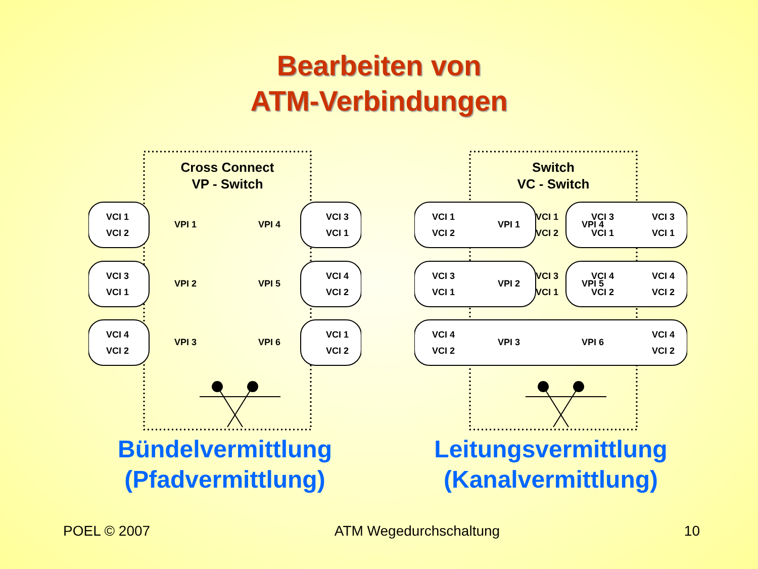Bearbeiten von
ATM-Verbindungen
Cross Connect
VP - Switch
VPI 1
VPI 2
VPI 3
VPI 4
VPI 5
VPI 6
VCI 1
VCI 2
VCI 3
VCI 1
VCI 4
VCI 2
VCI 3
VCI 1
VCI 4
VCI 2
VCI 1
VCI 2
Bündelvermittlung
(Pfadvermittlung)
Switch
VC - Switch
VPI 1
VPI 2
VPI 3
VPI 4
VPI 5
VPI 6
VCI 1
VCI 2
VCI 3
VCI 1
VCI 4
VCI 2
VCI 1
VCI 2
VCI 3
VCI 1
VCI 3
VCI 1
VCI 4
VCI 2
VCI 3
VCI 1
VCI 4
VCI 2
VCI 4
VCI 2
Leitungsvermittlung
(Kanalvermittlung)
POEL © 2007 ATM Wegedurchschaltung 10